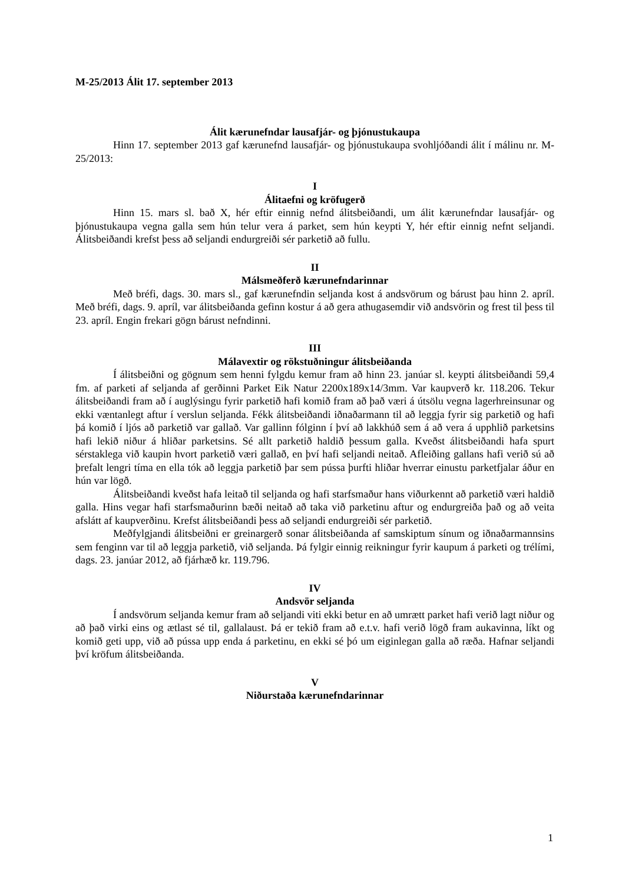M-25/2013 Álit 17. september 2013
Álit kærunefndar lausafjár- og þjónustukaupa
Hinn 17. september 2013 gaf kærunefnd lausafjár- og þjónustukaupa svohljóðandi álit í málinu nr. M-25/2013:
I
Álitaefni og kröfugerð
Hinn 15. mars sl. bað X, hér eftir einnig nefnd álitsbeiðandi, um álit kærunefndar lausafjár- og þjónustukaupa vegna galla sem hún telur vera á parket, sem hún keypti Y, hér eftir einnig nefnt seljandi. Álitsbeiðandi krefst þess að seljandi endurgreiði sér parketið að fullu.
II
Málsmeðferð kærunefndarinnar
Með bréfi, dags. 30. mars sl., gaf kærunefndin seljanda kost á andsvörum og bárust þau hinn 2. apríl. Með bréfi, dags. 9. apríl, var álitsbeiðanda gefinn kostur á að gera athugasemdir við andsvörin og frest til þess til 23. apríl. Engin frekari gögn bárust nefndinni.
III
Málavextir og rökstuðningur álitsbeiðanda
Í álitsbeiðni og gögnum sem henni fylgdu kemur fram að hinn 23. janúar sl. keypti álitsbeiðandi 59,4 fm. af parketi af seljanda af gerðinni Parket Eik Natur 2200x189x14/3mm. Var kaupverð kr. 118.206. Tekur álitsbeiðandi fram að í auglýsingu fyrir parketið hafi komið fram að það væri á útsölu vegna lagerhreinsunar og ekki væntanlegt aftur í verslun seljanda. Fékk álitsbeiðandi iðnaðarmann til að leggja fyrir sig parketið og hafi þá komið í ljós að parketið var gallað. Var gallinn fólginn í því að lakkhúð sem á að vera á upphlið parketsins hafi lekið niður á hliðar parketsins. Sé allt parketið haldið þessum galla. Kveðst álitsbeiðandi hafa spurt sérstaklega við kaupin hvort parketið væri gallað, en því hafi seljandi neitað. Afleiðing gallans hafi verið sú að þrefalt lengri tíma en ella tók að leggja parketið þar sem pússa þurfti hliðar hverrar einustu parketfjalar áður en hún var lögð.
Álitsbeiðandi kveðst hafa leitað til seljanda og hafi starfsmaður hans viðurkennt að parketið væri haldið galla. Hins vegar hafi starfsmaðurinn bæði neitað að taka við parketinu aftur og endurgreiða það og að veita afslátt af kaupverðinu. Krefst álitsbeiðandi þess að seljandi endurgreiði sér parketið.
Meðfylgjandi álitsbeiðni er greinargerð sonar álitsbeiðanda af samskiptum sínum og iðnaðarmannsins sem fenginn var til að leggja parketið, við seljanda. Þá fylgir einnig reikningur fyrir kaupum á parketi og trélími, dags. 23. janúar 2012, að fjárhæð kr. 119.796.
IV
Andsvör seljanda
Í andsvörum seljanda kemur fram að seljandi viti ekki betur en að umrætt parket hafi verið lagt niður og að það virki eins og ætlast sé til, gallalaust. Þá er tekið fram að e.t.v. hafi verið lögð fram aukavinna, líkt og komið geti upp, við að pússa upp enda á parketinu, en ekki sé þó um eiginlegan galla að ræða. Hafnar seljandi því kröfum álitsbeiðanda.
V
Niðurstaða kærunefndarinnar
1